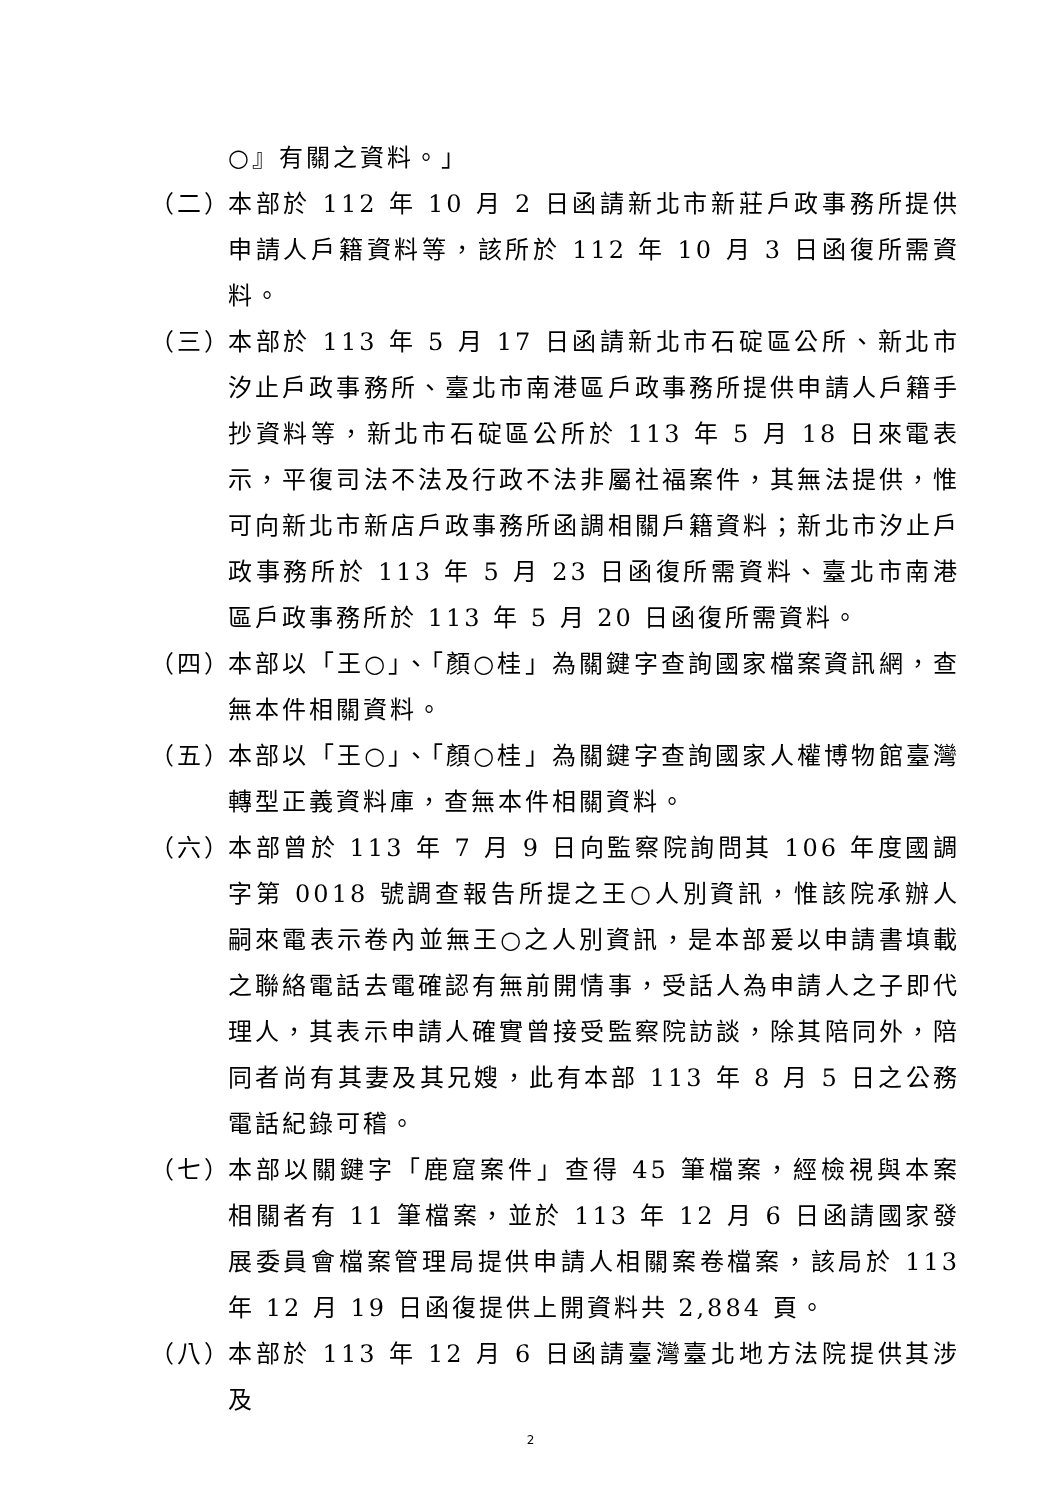○』有關之資料。」
（二）
本部於 112 年 10 月 2 日函請新北市新莊戶政事務所提供申請人戶籍資料等，該所於 112 年 10 月 3 日函復所需資料。
（三）
本部於 113 年 5 月 17 日函請新北市石碇區公所、新北市汐止戶政事務所、臺北市南港區戶政事務所提供申請人戶籍手抄資料等，新北市石碇區公所於 113 年 5 月 18 日來電表示，平復司法不法及行政不法非屬社福案件，其無法提供，惟可向新北市新店戶政事務所函調相關戶籍資料；新北市汐止戶政事務所於 113 年 5 月 23 日函復所需資料、臺北市南港區戶政事務所於 113 年 5 月 20 日函復所需資料。
（四）
本部以「王○」、「顏○桂」為關鍵字查詢國家檔案資訊網，查無本件相關資料。
（五）
本部以「王○」、「顏○桂」為關鍵字查詢國家人權博物館臺灣轉型正義資料庫，查無本件相關資料。
（六）
本部曾於 113 年 7 月 9 日向監察院詢問其 106 年度國調字第 0018 號調查報告所提之王○人別資訊，惟該院承辦人嗣來電表示卷內並無王○之人別資訊，是本部爰以申請書填載之聯絡電話去電確認有無前開情事，受話人為申請人之子即代理人，其表示申請人確實曾接受監察院訪談，除其陪同外，陪同者尚有其妻及其兄嫂，此有本部 113 年 8 月 5 日之公務電話紀錄可稽。
（七）
本部以關鍵字「鹿窟案件」查得 45 筆檔案，經檢視與本案相關者有 11 筆檔案，並於 113 年 12 月 6 日函請國家發展委員會檔案管理局提供申請人相關案卷檔案，該局於 113 年 12 月 19 日函復提供上開資料共 2,884 頁。
（八）
本部於 113 年 12 月 6 日函請臺灣臺北地方法院提供其涉及
2